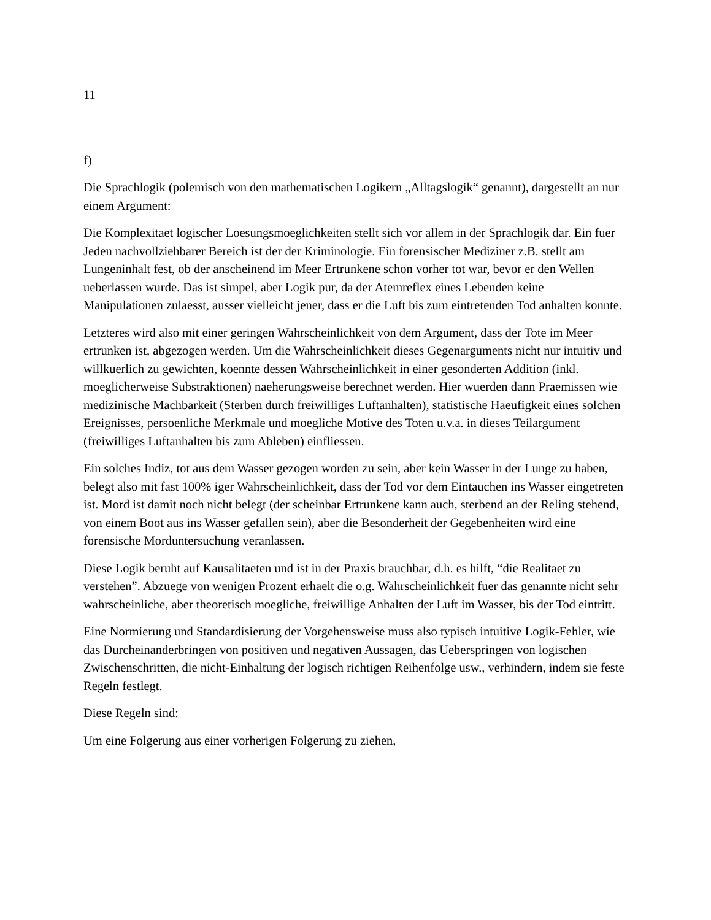11
f)
Die Sprachlogik (polemisch von den mathematischen Logikern „Alltagslogik“ genannt), dargestellt an nur einem Argument:
Die Komplexitaet logischer Loesungsmoeglichkeiten stellt sich vor allem in der Sprachlogik dar. Ein fuer Jeden nachvollziehbarer Bereich ist der der Kriminologie. Ein forensischer Mediziner z.B. stellt am Lungeninhalt fest, ob der anscheinend im Meer Ertrunkene schon vorher tot war, bevor er den Wellen ueberlassen wurde. Das ist simpel, aber Logik pur, da der Atemreflex eines Lebenden keine Manipulationen zulaesst, ausser vielleicht jener, dass er die Luft bis zum eintretenden Tod anhalten konnte.
Letzteres wird also mit einer geringen Wahrscheinlichkeit von dem Argument, dass der Tote im Meer ertrunken ist, abgezogen werden. Um die Wahrscheinlichkeit dieses Gegenarguments nicht nur intuitiv und willkuerlich zu gewichten, koennte dessen Wahrscheinlichkeit in einer gesonderten Addition (inkl. moeglicherweise Substraktionen) naeherungsweise berechnet werden. Hier wuerden dann Praemissen wie medizinische Machbarkeit (Sterben durch freiwilliges Luftanhalten), statistische Haeufigkeit eines solchen Ereignisses, persoenliche Merkmale und moegliche Motive des Toten u.v.a. in dieses Teilargument (freiwilliges Luftanhalten bis zum Ableben) einfliessen.
Ein solches Indiz, tot aus dem Wasser gezogen worden zu sein, aber kein Wasser in der Lunge zu haben, belegt also mit fast 100% iger Wahrscheinlichkeit, dass der Tod vor dem Eintauchen ins Wasser eingetreten ist. Mord ist damit noch nicht belegt (der scheinbar Ertrunkene kann auch, sterbend an der Reling stehend, von einem Boot aus ins Wasser gefallen sein), aber die Besonderheit der Gegebenheiten wird eine forensische Morduntersuchung veranlassen.
Diese Logik beruht auf Kausalitaeten und ist in der Praxis brauchbar, d.h. es hilft, “die Realitaet zu verstehen”. Abzuege von wenigen Prozent erhaelt die o.g. Wahrscheinlichkeit fuer das genannte nicht sehr wahrscheinliche, aber theoretisch moegliche, freiwillige Anhalten der Luft im Wasser, bis der Tod eintritt.
Eine Normierung und Standardisierung der Vorgehensweise muss also typisch intuitive Logik-Fehler, wie das Durcheinanderbringen von positiven und negativen Aussagen, das Ueberspringen von logischen Zwischenschritten, die nicht-Einhaltung der logisch richtigen Reihenfolge usw., verhindern, indem sie feste Regeln festlegt.
Diese Regeln sind:
Um eine Folgerung aus einer vorherigen Folgerung zu ziehen,